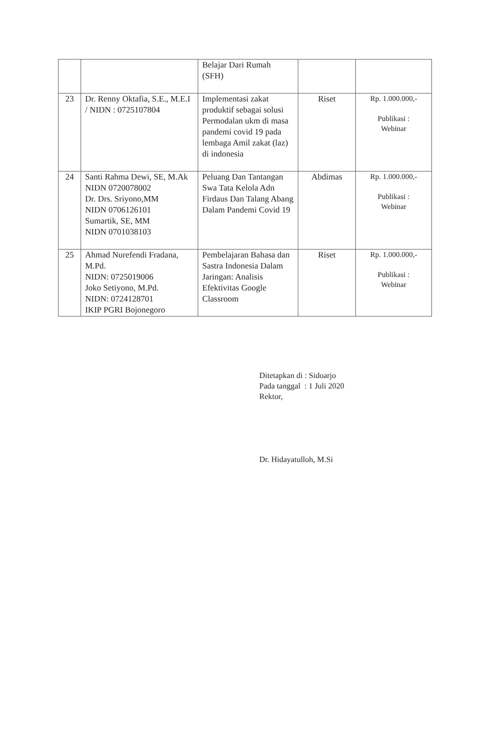| | | Belajar Dari Rumah (SFH) | | |
| 23 | Dr. Renny Oktafia, S.E., M.E.I / NIDN : 0725107804 | Implementasi zakat produktif sebagai solusi Permodalan ukm di masa pandemi covid 19 pada lembaga Amil zakat (laz) di indonesia | Riset | Rp. 1.000.000,- Publikasi : Webinar |
| 24 | Santi Rahma Dewi, SE, M.Ak NIDN 0720078002 Dr. Drs. Sriyono,MM NIDN 0706126101 Sumartik, SE, MM NIDN 0701038103 | Peluang Dan Tantangan Swa Tata Kelola Adn Firdaus Dan Talang Abang Dalam Pandemi Covid 19 | Abdimas | Rp. 1.000.000,- Publikasi : Webinar |
| 25 | Ahmad Nurefendi Fradana, M.Pd. NIDN: 0725019006 Joko Setiyono, M.Pd. NIDN: 0724128701 IKIP PGRI Bojonegoro | Pembelajaran Bahasa dan Sastra Indonesia Dalam Jaringan: Analisis Efektivitas Google Classroom | Riset | Rp. 1.000.000,- Publikasi : Webinar |
Ditetapkan di : Sidoarjo
Pada tanggal : 1 Juli 2020
Rektor,
Dr. Hidayatulloh, M.Si